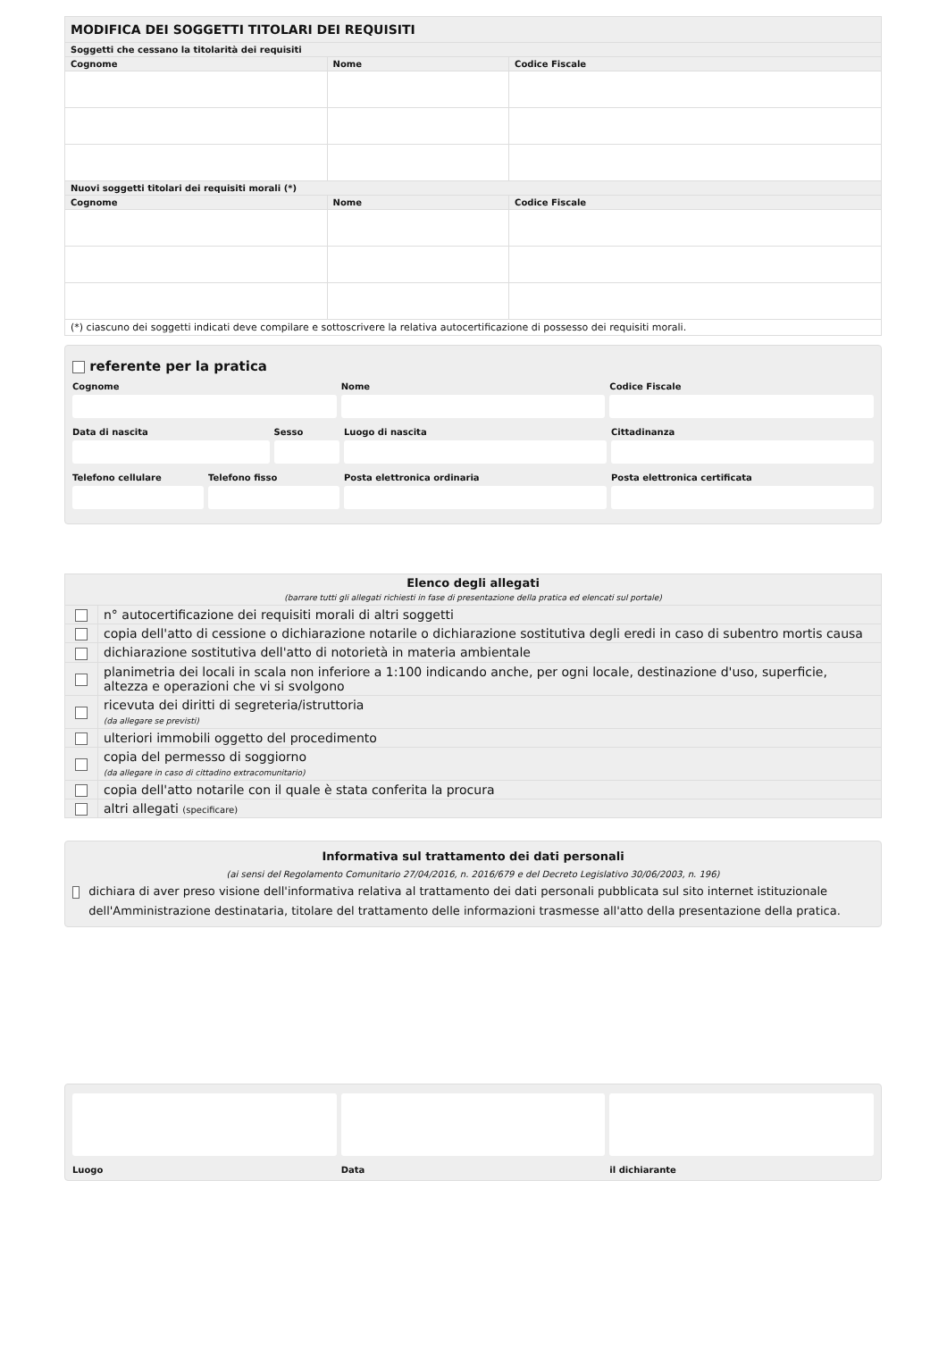| MODIFICA DEI SOGGETTI TITOLARI DEI REQUISITI | | |
| Soggetti che cessano la titolarità dei requisiti | | |
| Cognome | Nome | Codice Fiscale |
| Nuovi soggetti titolari dei requisiti morali (*) | | |
| Cognome | Nome | Codice Fiscale |
| (*) ciascuno dei soggetti indicati deve compilare e sottoscrivere la relativa autocertificazione di possesso dei requisiti morali. | | |
referente per la pratica
Cognome Nome Codice Fiscale
Data di nascita Sesso Luogo di nascita Cittadinanza
Telefono cellulare Telefono fisso Posta elettronica ordinaria Posta elettronica certificata
| Elenco degli allegati (barrare tutti gli allegati richiesti in fase di presentazione della pratica ed elencati sul portale) | |
| | n° autocertificazione dei requisiti morali di altri soggetti |
| | copia dell'atto di cessione o dichiarazione notarile o dichiarazione sostitutiva degli eredi in caso di subentro mortis causa |
| | dichiarazione sostitutiva dell'atto di notorietà in materia ambientale |
| | planimetria dei locali in scala non inferiore a 1:100 indicando anche, per ogni locale, destinazione d'uso, superficie, altezza e operazioni che vi si svolgono |
| | ricevuta dei diritti di segreteria/istruttoria (da allegare se previsti) |
| | ulteriori immobili oggetto del procedimento |
| | copia del permesso di soggiorno (da allegare in caso di cittadino extracomunitario) |
| | copia dell'atto notarile con il quale è stata conferita la procura |
| | altri allegati (specificare) |
Informativa sul trattamento dei dati personali
(ai sensi del Regolamento Comunitario 27/04/2016, n. 2016/679 e del Decreto Legislativo 30/06/2003, n. 196)
dichiara di aver preso visione dell'informativa relativa al trattamento dei dati personali pubblicata sul sito internet istituzionale dell'Amministrazione destinataria, titolare del trattamento delle informazioni trasmesse all'atto della presentazione della pratica.
Luogo Data il dichiarante